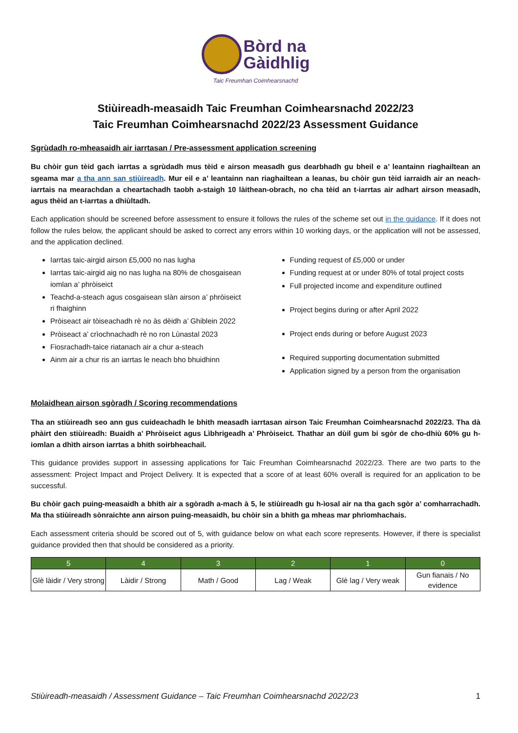Bòrd na
Gàidhlig
Taic Freumhan Coimhearsnachd
Stiùireadh-measaidh Taic Freumhan Coimhearsnachd 2022/23
Taic Freumhan Coimhearsnachd 2022/23 Assessment Guidance
Sgrùdadh ro-mheasaidh air iarrtasan / Pre-assessment application screening
Bu chòir gun tèid gach iarrtas a sgrùdadh mus tèid e airson measadh gus dearbhadh gu bheil e a’ leantainn riaghailtean an sgeama mar a tha ann san stiùireadh. Mur eil e a’ leantainn nan riaghailtean a leanas, bu chòir gun tèid iarraidh air an neach-iarrtais na mearachdan a cheartachadh taobh a-staigh 10 làithean-obrach, no cha tèid an t-iarrtas air adhart airson measadh, agus thèid an t-iarrtas a dhiùltadh.
Each application should be screened before assessment to ensure it follows the rules of the scheme set out in the guidance. If it does not follow the rules below, the applicant should be asked to correct any errors within 10 working days, or the application will not be assessed, and the application declined.
Iarrtas taic-airgid airson £5,000 no nas lugha
Iarrtas taic-airgid aig no nas lugha na 80% de chosgaisean iomlan a’ phròiseict
Teachd-a-steach agus cosgaisean slàn airson a’ phròiseict ri fhaighinn
Pròiseact air tòiseachadh rè no às dèidh a’ Ghiblein 2022
Pròiseact a’ crìochnachadh rè no ron Lùnastal 2023
Fiosrachadh-taice riatanach air a chur a-steach
Ainm air a chur ris an iarrtas le neach bho bhuidhinn
Funding request of £5,000 or under
Funding request at or under 80% of total project costs
Full projected income and expenditure outlined
Project begins during or after April 2022
Project ends during or before August 2023
Required supporting documentation submitted
Application signed by a person from the organisation
Molaidhean airson sgòradh / Scoring recommendations
Tha an stiùireadh seo ann gus cuideachadh le bhith measadh iarrtasan airson Taic Freumhan Coimhearsnachd 2022/23. Tha dà phàirt den stiùireadh: Buaidh a’ Phròiseict agus Lìbhrigeadh a’ Phròiseict. Thathar an dùil gum bi sgòr de cho-dhiù 60% gu h-iomlan a dhìth airson iarrtas a bhith soirbheachail.
This guidance provides support in assessing applications for Taic Freumhan Coimhearsnachd 2022/23. There are two parts to the assessment: Project Impact and Project Delivery. It is expected that a score of at least 60% overall is required for an application to be successful.
Bu chòir gach puing-measaidh a bhith air a sgòradh a-mach à 5, le stiùireadh gu h-ìosal air na tha gach sgòr a’ comharrachadh. Ma tha stiùireadh sònraichte ann airson puing-measaidh, bu chòir sin a bhith ga mheas mar phrìomhachais.
Each assessment criteria should be scored out of 5, with guidance below on what each score represents. However, if there is specialist guidance provided then that should be considered as a priority.
| 5 | 4 | 3 | 2 | 1 | 0 |
| --- | --- | --- | --- | --- | --- |
| Glè làidir / Very strong | Làidir / Strong | Math / Good | Lag / Weak | Glè lag / Very weak | Gun fianais / No evidence |
Stiùireadh-measaidh / Assessment Guidance – Taic Freumhan Coimhearsnachd 2022/23 1